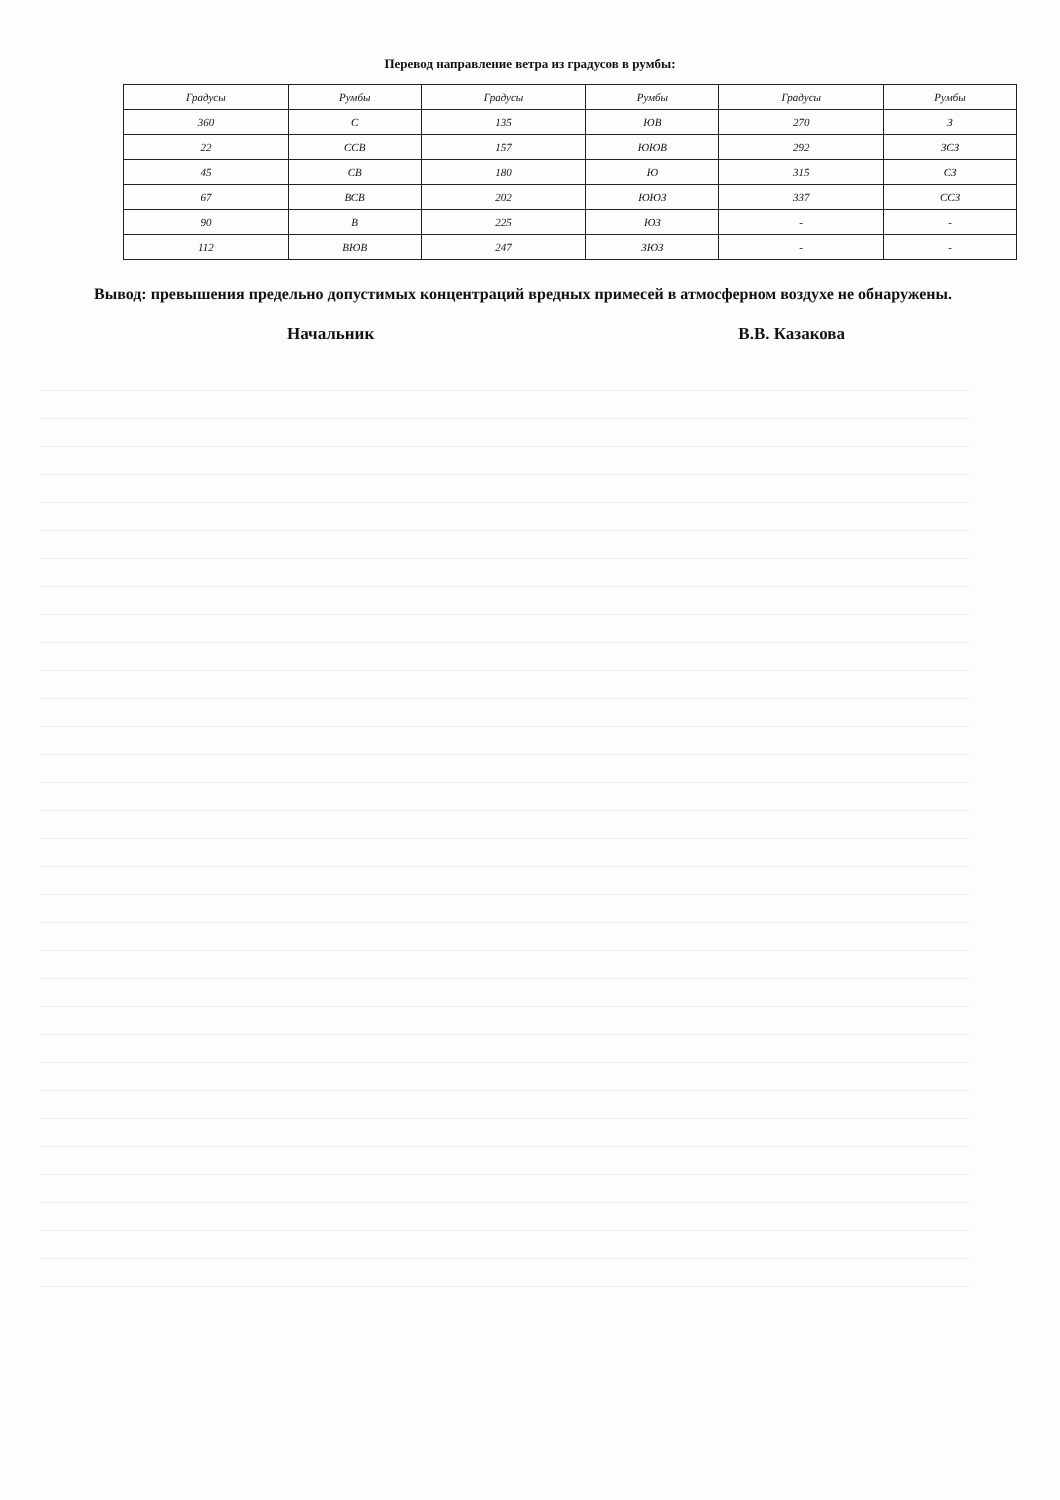Перевод направление ветра из градусов в румбы:
| Градусы | Румбы | Градусы | Румбы | Градусы | Румбы |
| --- | --- | --- | --- | --- | --- |
| 360 | С | 135 | ЮВ | 270 | З |
| 22 | ССВ | 157 | ЮЮВ | 292 | ЗСЗ |
| 45 | СВ | 180 | Ю | 315 | СЗ |
| 67 | ВСВ | 202 | ЮЮЗ | 337 | ССЗ |
| 90 | В | 225 | ЮЗ | - | - |
| 112 | ВЮВ | 247 | ЗЮЗ | - | - |
Вывод: превышения предельно допустимых концентраций вредных примесей в атмосферном воздухе не обнаружены.
Начальник В.В. Казакова